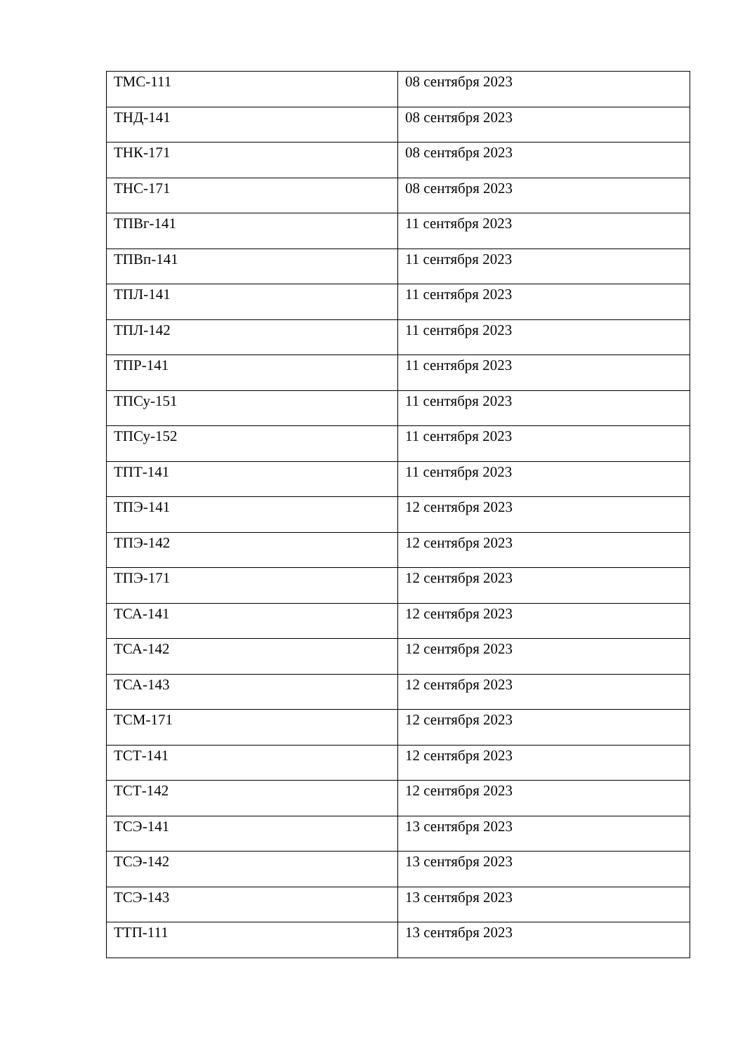| ТМС-111 | 08 сентября 2023 |
| ТНД-141 | 08 сентября 2023 |
| ТНК-171 | 08 сентября 2023 |
| ТНС-171 | 08 сентября 2023 |
| ТПВг-141 | 11 сентября 2023 |
| ТПВп-141 | 11 сентября 2023 |
| ТПЛ-141 | 11 сентября 2023 |
| ТПЛ-142 | 11 сентября 2023 |
| ТПР-141 | 11 сентября 2023 |
| ТПСу-151 | 11 сентября 2023 |
| ТПСу-152 | 11 сентября 2023 |
| ТПТ-141 | 11 сентября 2023 |
| ТПЭ-141 | 12 сентября 2023 |
| ТПЭ-142 | 12 сентября 2023 |
| ТПЭ-171 | 12 сентября 2023 |
| ТСА-141 | 12 сентября 2023 |
| ТСА-142 | 12 сентября 2023 |
| ТСА-143 | 12 сентября 2023 |
| ТСМ-171 | 12 сентября 2023 |
| ТСТ-141 | 12 сентября 2023 |
| ТСТ-142 | 12 сентября 2023 |
| ТСЭ-141 | 13 сентября 2023 |
| ТСЭ-142 | 13 сентября 2023 |
| ТСЭ-143 | 13 сентября 2023 |
| ТТП-111 | 13 сентября 2023 |